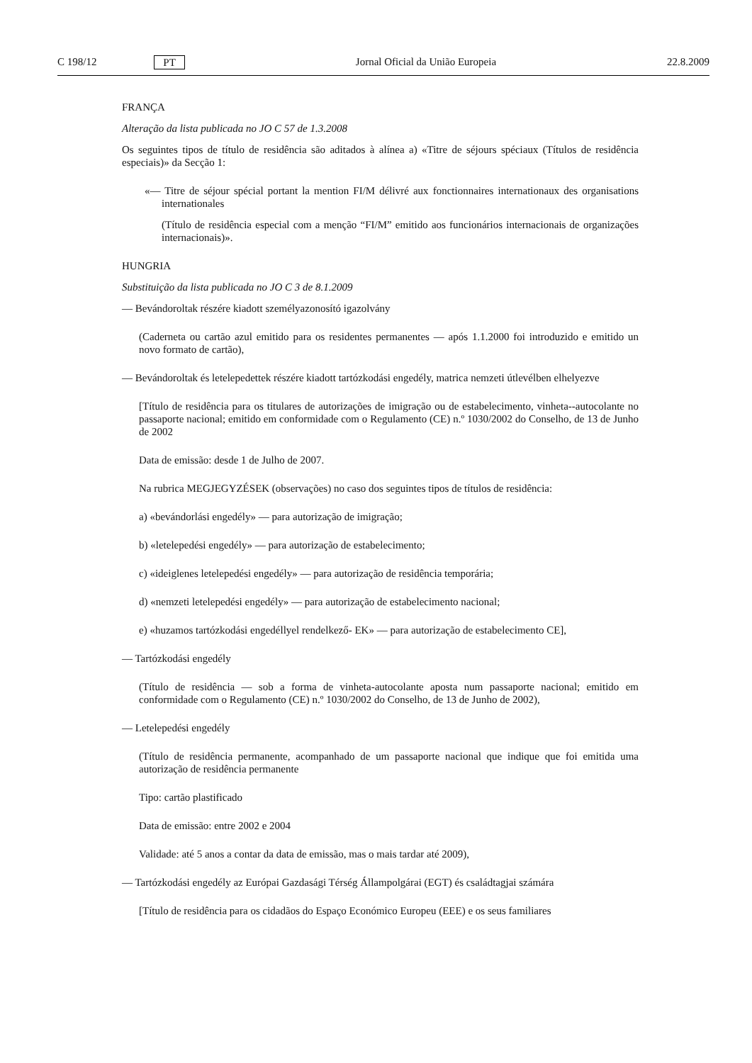C 198/12 PT Jornal Oficial da União Europeia 22.8.2009
FRANÇA
Alteração da lista publicada no JO C 57 de 1.3.2008
Os seguintes tipos de título de residência são aditados à alínea a) «Titre de séjours spéciaux (Títulos de residência especiais)» da Secção 1:
«— Titre de séjour spécial portant la mention FI/M délivré aux fonctionnaires internationaux des organisations internationales
(Título de residência especial com a menção “FI/M” emitido aos funcionários internacionais de organizações internacionais)».
HUNGRIA
Substituição da lista publicada no JO C 3 de 8.1.2009
— Bevándoroltak részére kiadott személyazonosító igazolvány
(Caderneta ou cartão azul emitido para os residentes permanentes — após 1.1.2000 foi introduzido e emitido un novo formato de cartão),
— Bevándoroltak és letelepedettek részére kiadott tartózkodási engedély, matrica nemzeti útlevélben elhelyezve
[Título de residência para os titulares de autorizações de imigração ou de estabelecimento, vinheta--autocolante no passaporte nacional; emitido em conformidade com o Regulamento (CE) n.º 1030/2002 do Conselho, de 13 de Junho de 2002
Data de emissão: desde 1 de Julho de 2007.
Na rubrica MEGJEGYZÉSEK (observações) no caso dos seguintes tipos de títulos de residência:
a) «bevándorlási engedély» — para autorização de imigração;
b) «letelepedési engedély» — para autorização de estabelecimento;
c) «ideiglenes letelepedési engedély» — para autorização de residência temporária;
d) «nemzeti letelepedési engedély» — para autorização de estabelecimento nacional;
e) «huzamos tartózkodási engedéllyel rendelkező- EK» — para autorização de estabelecimento CE],
— Tartózkodási engedély
(Título de residência — sob a forma de vinheta-autocolante aposta num passaporte nacional; emitido em conformidade com o Regulamento (CE) n.º 1030/2002 do Conselho, de 13 de Junho de 2002),
— Letelepedési engedély
(Título de residência permanente, acompanhado de um passaporte nacional que indique que foi emitida uma autorização de residência permanente
Tipo: cartão plastificado
Data de emissão: entre 2002 e 2004
Validade: até 5 anos a contar da data de emissão, mas o mais tardar até 2009),
— Tartózkodási engedély az Európai Gazdasági Térség Állampolgárai (EGT) és családtagjai számára
[Título de residência para os cidadãos do Espaço Económico Europeu (EEE) e os seus familiares